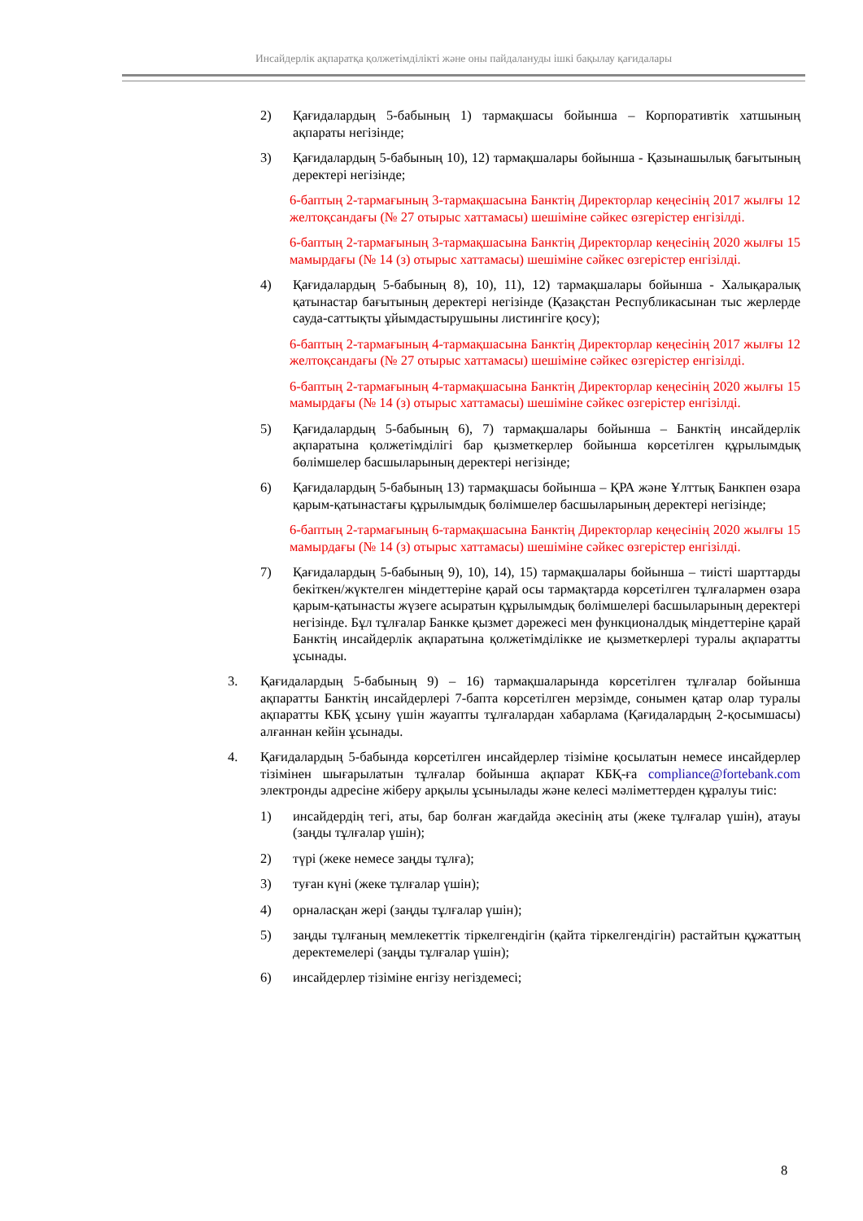Инсайдерлік ақпаратқа қолжетімділікті және оны пайдалануды ішкі бақылау қағидалары
2) Қағидалардың 5-бабының 1) тармақшасы бойынша – Корпоративтік хатшының ақпараты негізінде;
3) Қағидалардың 5-бабының 10), 12) тармақшалары бойынша - Қазынашылық бағытының деректері негізінде;
6-баптың 2-тармағының 3-тармақшасына Банктің Директорлар кеңесінің 2017 жылғы 12 желтоқсандағы (№ 27 отырыс хаттамасы) шешіміне сәйкес өзгерістер енгізілді.
6-баптың 2-тармағының 3-тармақшасына Банктің Директорлар кеңесінің 2020 жылғы 15 мамырдағы (№ 14 (з) отырыс хаттамасы) шешіміне сәйкес өзгерістер енгізілді.
4) Қағидалардың 5-бабының 8), 10), 11), 12) тармақшалары бойынша - Халықаралық қатынастар бағытының деректері негізінде (Қазақстан Республикасынан тыс жерлерде сауда-саттықты ұйымдастырушыны листингіге қосу);
6-баптың 2-тармағының 4-тармақшасына Банктің Директорлар кеңесінің 2017 жылғы 12 желтоқсандағы (№ 27 отырыс хаттамасы) шешіміне сәйкес өзгерістер енгізілді.
6-баптың 2-тармағының 4-тармақшасына Банктің Директорлар кеңесінің 2020 жылғы 15 мамырдағы (№ 14 (з) отырыс хаттамасы) шешіміне сәйкес өзгерістер енгізілді.
5) Қағидалардың 5-бабының 6), 7) тармақшалары бойынша – Банктің инсайдерлік ақпаратына қолжетімділігі бар қызметкерлер бойынша көрсетілген құрылымдық бөлімшелер басшыларының деректері негізінде;
6) Қағидалардың 5-бабының 13) тармақшасы бойынша – ҚРА және Ұлттық Банкпен өзара қарым-қатынастағы құрылымдық бөлімшелер басшыларының деректері негізінде;
6-баптың 2-тармағының 6-тармақшасына Банктің Директорлар кеңесінің 2020 жылғы 15 мамырдағы (№ 14 (з) отырыс хаттамасы) шешіміне сәйкес өзгерістер енгізілді.
7) Қағидалардың 5-бабының 9), 10), 14), 15) тармақшалары бойынша – тиісті шарттарды бекіткен/жүктелген міндеттеріне қарай осы тармақтарда көрсетілген тұлғалармен өзара қарым-қатынасты жүзеге асыратын құрылымдық бөлімшелері басшыларының деректері негізінде. Бұл тұлғалар Банкке қызмет дәрежесі мен функционалдық міндеттеріне қарай Банктің инсайдерлік ақпаратына қолжетімділікке ие қызметкерлері туралы ақпаратты ұсынады.
3. Қағидалардың 5-бабының 9) – 16) тармақшаларында көрсетілген тұлғалар бойынша ақпаратты Банктің инсайдерлері 7-бапта көрсетілген мерзімде, сонымен қатар олар туралы ақпаратты КБҚ ұсыну үшін жауапты тұлғалардан хабарлама (Қағидалардың 2-қосымшасы) алғаннан кейін ұсынады.
4. Қағидалардың 5-бабында көрсетілген инсайдерлер тізіміне қосылатын немесе инсайдерлер тізімінен шығарылатын тұлғалар бойынша ақпарат КБҚ-ға compliance@fortebank.com электронды адресіне жіберу арқылы ұсынылады және келесі мәліметтерден құралуы тиіс:
1) инсайдердің тегі, аты, бар болған жағдайда әкесінің аты (жеке тұлғалар үшін), атауы (заңды тұлғалар үшін);
2) түрі (жеке немесе заңды тұлға);
3) туған күні (жеке тұлғалар үшін);
4) орналасқан жері (заңды тұлғалар үшін);
5) заңды тұлғаның мемлекеттік тіркелгендігін (қайта тіркелгендігін) растайтын құжаттың деректемелері (заңды тұлғалар үшін);
6) инсайдерлер тізіміне енгізу негіздемесі;
8